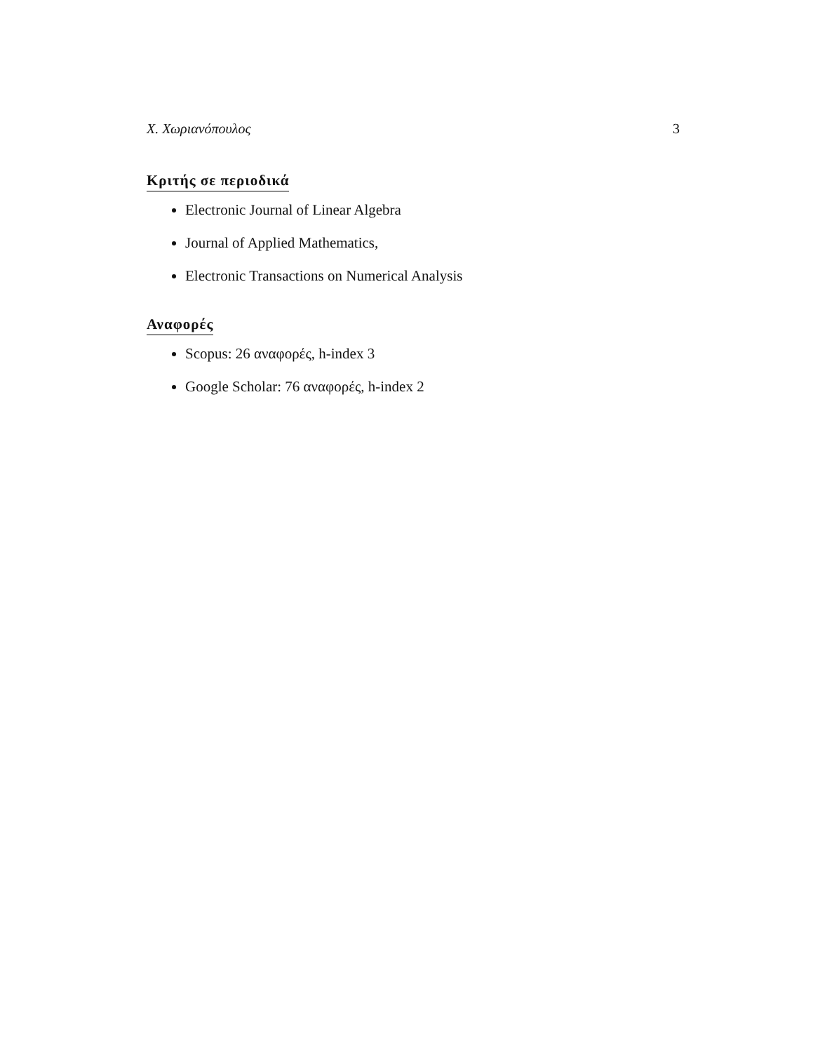Χ. Χωριανόπουλος 3
Κριτής σε περιοδικά
Electronic Journal of Linear Algebra
Journal of Applied Mathematics,
Electronic Transactions on Numerical Analysis
Αναφορές
Scopus: 26 αναφορές, h-index 3
Google Scholar: 76 αναφορές, h-index 2